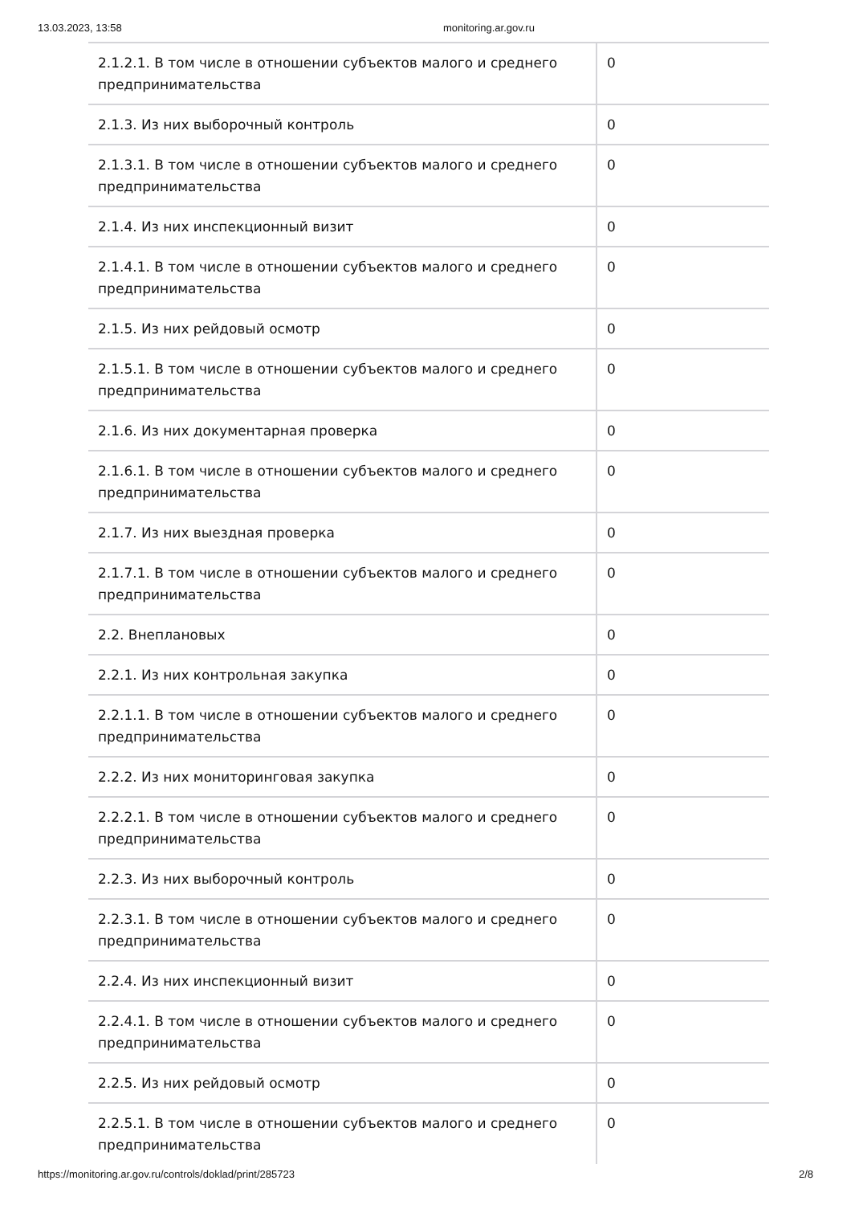13.03.2023, 13:58 monitoring.ar.gov.ru
| 2.1.2.1. В том числе в отношении субъектов малого и среднего предпринимательства | 0 |
| 2.1.3. Из них выборочный контроль | 0 |
| 2.1.3.1. В том числе в отношении субъектов малого и среднего предпринимательства | 0 |
| 2.1.4. Из них инспекционный визит | 0 |
| 2.1.4.1. В том числе в отношении субъектов малого и среднего предпринимательства | 0 |
| 2.1.5. Из них рейдовый осмотр | 0 |
| 2.1.5.1. В том числе в отношении субъектов малого и среднего предпринимательства | 0 |
| 2.1.6. Из них документарная проверка | 0 |
| 2.1.6.1. В том числе в отношении субъектов малого и среднего предпринимательства | 0 |
| 2.1.7. Из них выездная проверка | 0 |
| 2.1.7.1. В том числе в отношении субъектов малого и среднего предпринимательства | 0 |
| 2.2. Внеплановых | 0 |
| 2.2.1. Из них контрольная закупка | 0 |
| 2.2.1.1. В том числе в отношении субъектов малого и среднего предпринимательства | 0 |
| 2.2.2. Из них мониторинговая закупка | 0 |
| 2.2.2.1. В том числе в отношении субъектов малого и среднего предпринимательства | 0 |
| 2.2.3. Из них выборочный контроль | 0 |
| 2.2.3.1. В том числе в отношении субъектов малого и среднего предпринимательства | 0 |
| 2.2.4. Из них инспекционный визит | 0 |
| 2.2.4.1. В том числе в отношении субъектов малого и среднего предпринимательства | 0 |
| 2.2.5. Из них рейдовый осмотр | 0 |
| 2.2.5.1. В том числе в отношении субъектов малого и среднего предпринимательства | 0 |
https://monitoring.ar.gov.ru/controls/doklad/print/285723 2/8